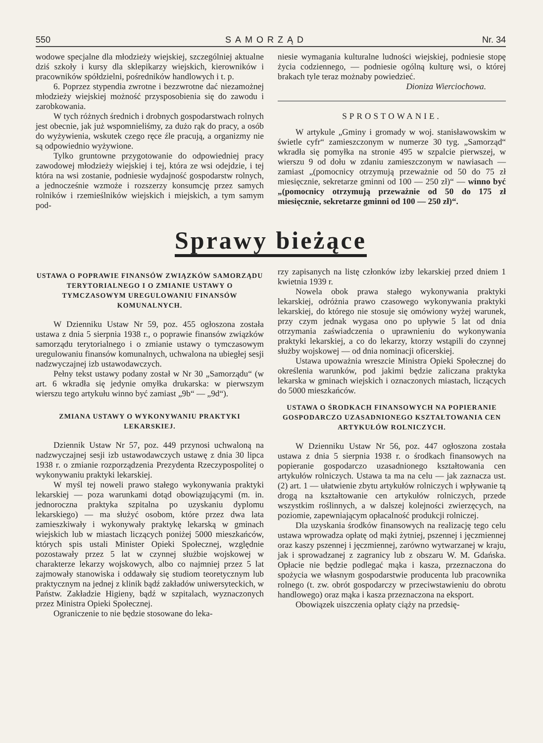550 SAMORZĄD Nr. 34
wodowe specjalne dla młodzieży wiejskiej, szczególniej aktualne dziś szkoły i kursy dla sklepikarzy wiejskich, kierowników i pracowników spółdzielni, pośredników handlowych i t. p.
6. Poprzez stypendia zwrotne i bezzwrotne dać niezamożnej młodzieży wiejskiej możność przysposobienia się do zawodu i zarobkowania.
W tych różnych średnich i drobnych gospodarstwach rolnych jest obecnie, jak już wspomnieliśmy, za dużo rąk do pracy, a osób do wyżywienia, wskutek czego ręce źle pracują, a organizmy nie są odpowiednio wyżywione.
Tylko gruntowne przygotowanie do odpowiedniej pracy zawodowej młodzieży wiejskiej i tej, która ze wsi odejdzie, i tej która na wsi zostanie, podniesie wydajność gospodarstw rolnych, a jednocześnie wzmoże i rozszerzy konsumcję przez samych rolników i rzemieślników wiejskich i miejskich, a tym samym pod-
niesie wymagania kulturalne ludności wiejskiej, podniesie stopę życia codziennego, — podniesie ogólną kulturę wsi, o której brakach tyle teraz możnaby powiedzieć.
Dioniza Wierciochowa.
SPROSTOWANIE.
W artykule „Gminy i gromady w woj. stanisławowskim w świetle cyfr“ zamieszczonym w numerze 30 tyg. „Samorząd“ wkradła się pomyłka na stronie 495 w szpalcie pierwszej, w wierszu 9 od dołu w zdaniu zamieszczonym w nawiasach — zamiast „(pomocnicy otrzymują przeważnie od 50 do 75 zł miesięcznie, sekretarze gminni od 100 — 250 zł)“ — winno być „(pomocnicy otrzymują przeważnie od 50 do 175 zł miesięcznie, sekretarze gminni od 100 — 250 zł)“.
Sprawy bieżące
USTAWA O POPRAWIE FINANSÓW ZWIĄZKÓW SAMORZĄDU TERYTORIALNEGO I O ZMIANIE USTAWY O TYMCZASOWYM UREGULOWANIU FINANSÓW KOMUNALNYCH.
W Dzienniku Ustaw Nr 59, poz. 455 ogłoszona została ustawa z dnia 5 sierpnia 1938 r., o poprawie finansów związków samorządu terytorialnego i o zmianie ustawy o tymczasowym uregulowaniu finansów komunalnych, uchwalona na ubiegłej sesji nadzwyczajnej izb ustawodawczych.
Pełny tekst ustawy podany został w Nr 30 „Samorządu“ (w art. 6 wkradła się jedynie omyłka drukarska: w pierwszym wierszu tego artykułu winno być zamiast „9b“ — „9d“).
ZMIANA USTAWY O WYKONYWANIU PRAKTYKI LEKARSKIEJ.
Dziennik Ustaw Nr 57, poz. 449 przynosi uchwaloną na nadzwyczajnej sesji izb ustawodawczych ustawę z dnia 30 lipca 1938 r. o zmianie rozporządzenia Prezydenta Rzeczypospolitej o wykonywaniu praktyki lekarskiej.
W myśl tej noweli prawo stałego wykonywania praktyki lekarskiej — poza warunkami dotąd obowiązującymi (m. in. jednoroczna praktyka szpitalna po uzyskaniu dyplomu lekarskiego) — ma służyć osobom, które przez dwa lata zamieszkiwały i wykonywały praktykę lekarską w gminach wiejskich lub w miastach liczących poniżej 5000 mieszkańców, których spis ustali Minister Opieki Społecznej, względnie pozostawały przez 5 lat w czynnej służbie wojskowej w charakterze lekarzy wojskowych, albo co najmniej przez 5 lat zajmowały stanowiska i oddawały się studiom teoretycznym lub praktycznym na jednej z klinik bądź zakładów uniwersyteckich, w Państw. Zakładzie Higieny, bądź w szpitalach, wyznaczonych przez Ministra Opieki Społecznej.
Ograniczenie to nie będzie stosowane do leka-
rzy zapisanych na listę członków izby lekarskiej przed dniem 1 kwietnia 1939 r.
Nowela obok prawa stałego wykonywania praktyki lekarskiej, odróżnia prawo czasowego wykonywania praktyki lekarskiej, do którego nie stosuje się omówiony wyżej warunek, przy czym jednak wygasa ono po upływie 5 lat od dnia otrzymania zaświadczenia o uprawnieniu do wykonywania praktyki lekarskiej, a co do lekarzy, ktorzy wstąpili do czynnej służby wojskowej — od dnia nominacji oficerskiej.
Ustawa upoważnia wreszcie Ministra Opieki Społecznej do określenia warunków, pod jakimi będzie zaliczana praktyka lekarska w gminach wiejskich i oznaczonych miastach, liczących do 5000 mieszkańców.
USTAWA O ŚRODKACH FINANSOWYCH NA POPIERANIE GOSPODARCZO UZASADNIONEGO KSZTAŁTOWANIA CEN ARTYKUŁÓW ROLNICZYCH.
W Dzienniku Ustaw Nr 56, poz. 447 ogłoszona została ustawa z dnia 5 sierpnia 1938 r. o środkach finansowych na popieranie gospodarczo uzasadnionego kształtowania cen artykułów rolniczych. Ustawa ta ma na celu — jak zaznacza ust. (2) art. 1 — ułatwienie zbytu artykułów rolniczych i wpływanie tą drogą na kształtowanie cen artykułów rolniczych, przede wszystkim roślinnych, a w dalszej kolejności zwierzęcych, na poziomie, zapewniającym opłacalność produkcji rolniczej.
Dla uzyskania środków finansowych na realizację tego celu ustawa wprowadza opłatę od mąki żytniej, pszennej i jęczmiennej oraz kaszy pszennej i jęczmiennej, zarówno wytwarzanej w kraju, jak i sprowadzanej z zagranicy lub z obszaru W. M. Gdańska. Opłacie nie będzie podlegać mąka i kasza, przeznaczona do spożycia we własnym gospodarstwie producenta lub pracownika rolnego (t. zw. obrót gospodarczy w przeciwstawieniu do obrotu handlowego) oraz mąka i kasza przeznaczona na eksport.
Obowiązek uiszczenia opłaty ciąży na przedsię-